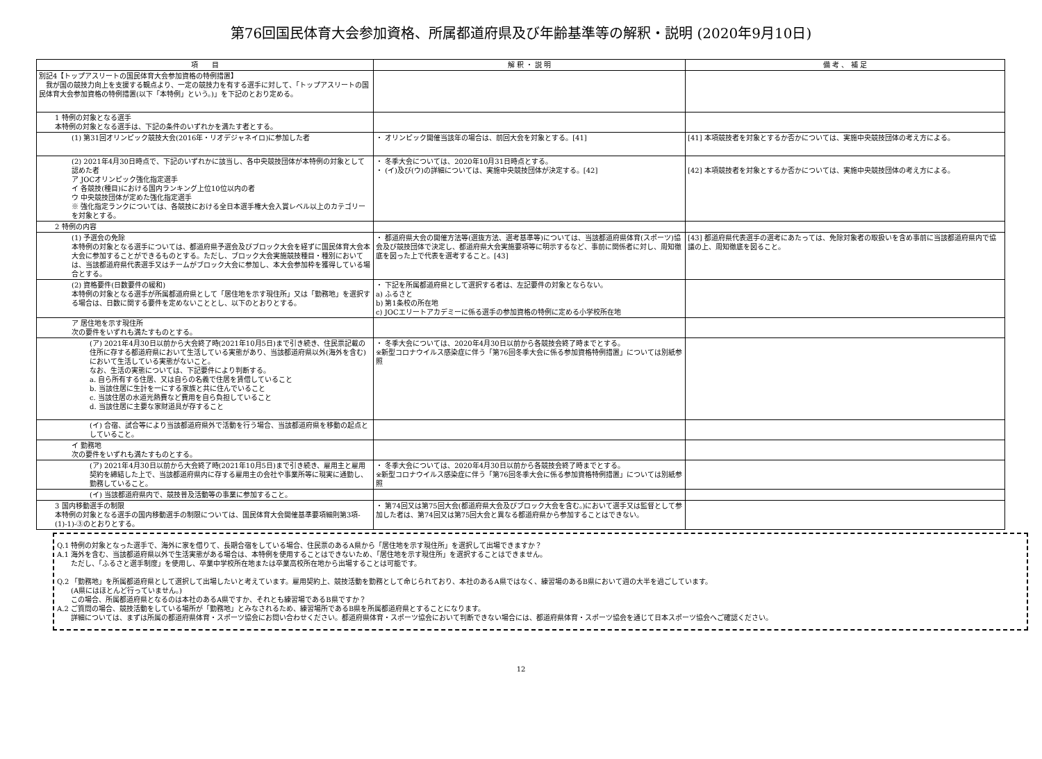第76回国民体育大会参加資格、所属都道府県及び年齢基準等の解釈・説明 (2020年9月10日)
| 項 目 | 解 釈 ・ 説 明 | 備 考 、 補 足 |
| --- | --- | --- |
| 別記4【トップアスリートの国民体育大会参加資格の特例措置】 我が国の競技力向上を支援する観点より、一定の競技力を有する選手に対して、「トップアスリートの国民体育大会参加資格の特例措置(以下「本特例」という。)」を下記のとおり定める。 | | |
| 1 特例の対象となる選手 本特例の対象となる選手は、下記の条件のいずれかを満たす者とする。 | | |
| (1) 第31回オリンピック競技大会(2016年・リオデジャネイロ)に参加した者 | ・ オリンピック開催当該年の場合は、前回大会を対象とする。[41] | [41] 本項競技者を対象とするか否かについては、実施中央競技団体の考え方による。 |
| (2) 2021年4月30日時点で、下記のいずれかに該当し、各中央競技団体が本特例の対象として認めた者 ア JOCオリンピック強化指定選手 イ 各競技(種目)における国内ランキング上位10位以内の者 ウ 中央競技団体が定めた強化指定選手 ※ 強化指定ランクについては、各競技における全日本選手権大会入賞レベル以上のカテゴリーを対象とする。 | ・ 冬季大会については、2020年10月31日時点とする。 ・ (イ)及び(ウ)の詳細については、実施中央競技団体が決定する。[42] | [42] 本項競技者を対象とするか否かについては、実施中央競技団体の考え方による。 |
| 2 特例の内容 | | |
| (1) 予選会の免除 本特例の対象となる選手については、都道府県予選会及びブロック大会を経ずに国民体育大会本大会に参加することができるものとする。ただし、ブロック大会実施競技種目・種別においては、当該都道府県代表選手又はチームがブロック大会に参加し、本大会参加枠を獲得している場合とする。 | ・ 都道府県大会の開催方法等(選抜方法、選考基準等)については、当該都道府県体育(スポーツ)協会及び競技団体で決定し、都道府県大会実施要項等に明示するなど、事前に関係者に対し、周知徹底を図った上で代表を選考すること。[43] | [43] 都道府県代表選手の選考にあたっては、免除対象者の取扱いを含め事前に当該都道府県内で協議の上、周知徹底を図ること。 |
| (2) 資格要件(日数要件の緩和) 本特例の対象となる選手が所属都道府県として「居住地を示す現住所」又は「勤務地」を選択する場合は、日数に関する要件を定めないこととし、以下のとおりとする。 | ・ 下記を所属都道府県として選択する者は、左記要件の対象とならない。 a) ふるさと b) 第1条校の所在地 c) JOCエリートアカデミーに係る選手の参加資格の特例に定める小学校所在地 | |
| ア 居住地を示す現住所 次の要件をいずれも満たすものとする。 | | |
| (ア) 2021年4月30日以前から大会終了時(2021年10月5日)まで引き続き、住民票記載の住所に存する都道府県において生活している実態があり、当該都道府県以外(海外を含む)において生活している実態がないこと。 なお、生活の実態については、下記要件により判断する。 a. 自ら所有する住居、又は自らの名義で住居を賃借していること b. 当該住居に生計を一にする家族と共に住んでいること c. 当該住居の水道光熱費など費用を自ら負担していること d. 当該住居に主要な家財道具が存すること | ・ 冬季大会については、2020年4月30日以前から各競技会終了時までとする。 ※新型コロナウイルス感染症に伴う「第76回冬季大会に係る参加資格特例措置」については別紙参照 | |
| (イ) 合宿、試合等により当該都道府県外で活動を行う場合、当該都道府県を移動の起点としていること。 | | |
| イ 勤務地 次の要件をいずれも満たすものとする。 | | |
| (ア) 2021年4月30日以前から大会終了時(2021年10月5日)まで引き続き、雇用主と雇用契約を締結した上で、当該都道府県内に存する雇用主の会社や事業所等に現実に通勤し、勤務していること。 | ・ 冬季大会については、2020年4月30日以前から各競技会終了時までとする。 ※新型コロナウイルス感染症に伴う「第76回冬季大会に係る参加資格特例措置」については別紙参照 | |
| (イ) 当該都道府県内で、競技普及活動等の事業に参加すること。 | | |
| 3 国内移動選手の制限 本特例の対象となる選手の国内移動選手の制限については、国民体育大会開催基準要項細則第3項-(1)-1)-③のとおりとする。 | ・ 第74回又は第75回大会(都道府県大会及びブロック大会を含む。)において選手又は監督として参加した者は、第74回又は第75回大会と異なる都道府県から参加することはできない。 | |
Q.1 特例の対象となった選手で、海外に家を借りて、長期合宿をしている場合、住民票のあるA県から「居住地を示す現住所」を選択して出場できますか？
A.1 海外を含む、当該都道府県以外で生活実態がある場合は、本特例を使用することはできないため、「居住地を示す現住所」を選択することはできません。
　　ただし、「ふるさと選手制度」を使用し、卒業中学校所在地または卒業高校所在地から出場することは可能です。
Q.2 「勤務地」を所属都道府県として選択して出場したいと考えています。雇用契約上、競技活動を勤務として命じられており、本社のあるA県ではなく、練習場のあるB県において週の大半を過ごしています。
　　(A県にはほとんど行っていません。)
　　この場合、所属都道府県となるのは本社のあるA県ですか、それとも練習場であるB県ですか？
A.2 ご質問の場合、競技活動をしている場所が「勤務地」とみなされるため、練習場所であるB県を所属都道府県とすることになります。
　　詳細については、まずは所属の都道府県体育・スポーツ協会にお問い合わせください。都道府県体育・スポーツ協会において判断できない場合には、都道府県体育・スポーツ協会を通じて日本スポーツ協会へご確認ください。
12